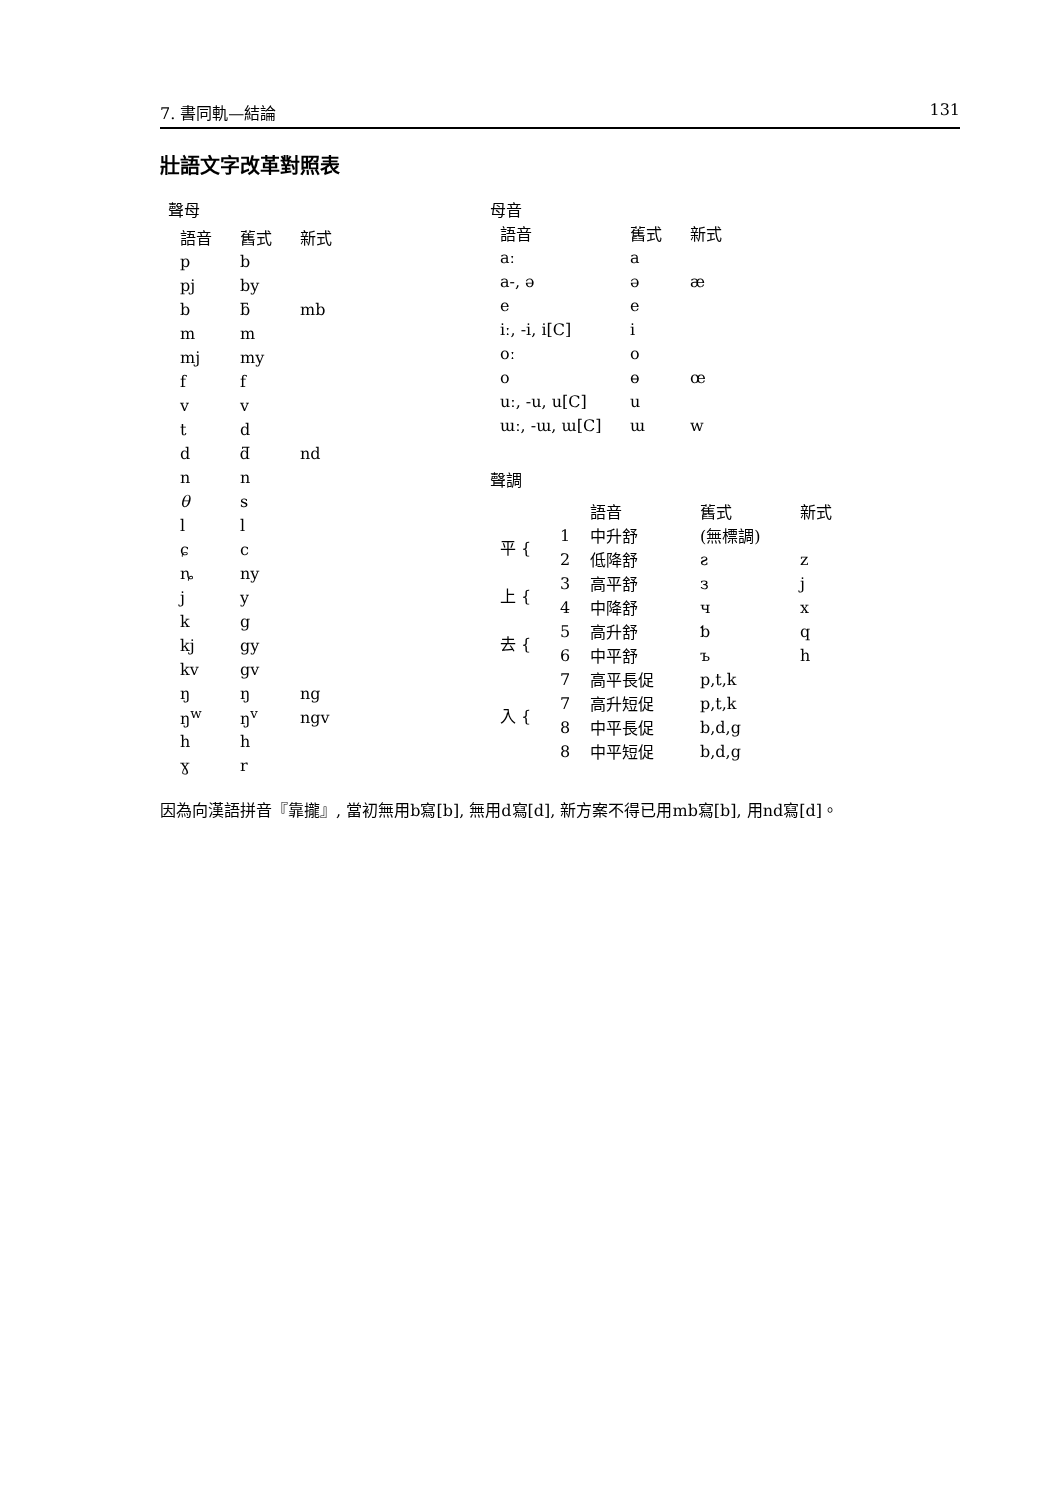7. 書同軌—結論 131
壯語文字改革對照表
聲母
| 語音 | 舊式 | 新式 |
| --- | --- | --- |
| p | b | |
| pj | by | |
| b | ƃ | mb |
| m | m | |
| mj | my | |
| f | f | |
| v | v | |
| t | d | |
| d | ƌ | nd |
| n | n | |
| θ | s | |
| l | l | |
| ɕ | c | |
| ȵ | ny | |
| j | y | |
| k | g | |
| kj | gy | |
| kv | gv | |
| ŋ | ŋ | ng |
| ŋ<sup>w</sup> | ŋ<sup>v</sup> | ngv |
| h | h | |
| ɣ | r | |
母音
| 語音 | 舊式 | 新式 |
| --- | --- | --- |
| aː | a | |
| a-, ə | ə | æ |
| e | e | |
| iː, -i, i[C] | i | |
| oː | o | |
| o | ɵ | œ |
| uː, -u, u[C] | u | |
| ɯː, -ɯ, ɯ[C] | ɯ | w |
聲調
| | | 語音 | 舊式 | 新式 |
| --- | --- | --- | --- | --- |
| 平 { | 1 | 中升舒 | (無標調) | |
| | 2 | 低降舒 | ƨ | z |
| 上 { | 3 | 高平舒 | з | j |
| | 4 | 中降舒 | ч | x |
| 去 { | 5 | 高升舒 | ƅ | q |
| | 6 | 中平舒 | ъ | h |
| 入 { | 7 | 高平長促 | p,t,k | |
| | 7 | 高升短促 | p,t,k | |
| | 8 | 中平長促 | b,d,g | |
| | 8 | 中平短促 | b,d,g | |
因為向漢語拼音『靠攏』, 當初無用b寫[b], 無用d寫[d], 新方案不得已用mb寫[b], 用nd寫[d]。